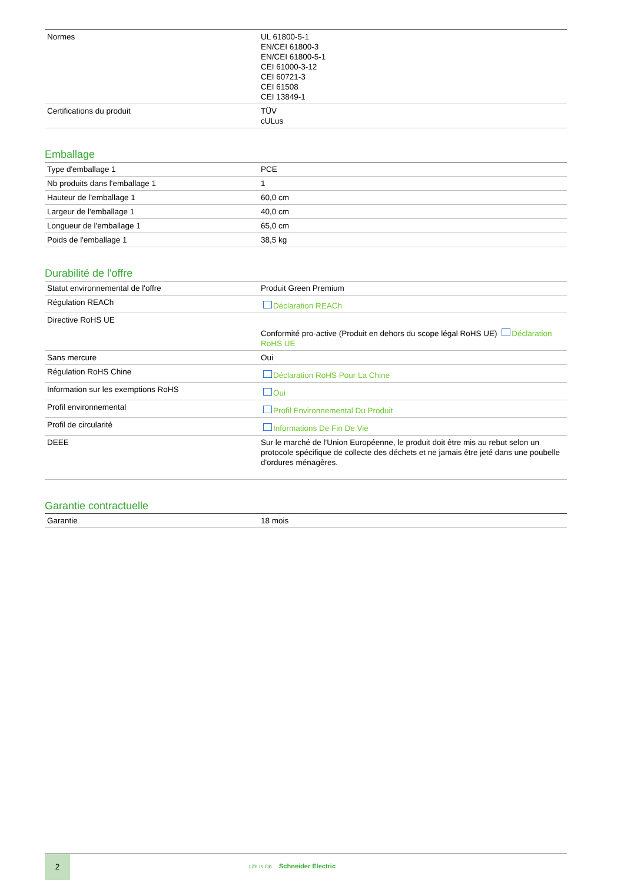| Normes | UL 61800-5-1 EN/CEI 61800-3 EN/CEI 61800-5-1 CEI 61000-3-12 CEI 60721-3 CEI 61508 CEI 13849-1 |
| Certifications du produit | TÜV cULus |
Emballage
| Type d'emballage 1 | PCE |
| Nb produits dans l'emballage 1 | 1 |
| Hauteur de l'emballage 1 | 60,0 cm |
| Largeur de l'emballage 1 | 40,0 cm |
| Longueur de l'emballage 1 | 65,0 cm |
| Poids de l'emballage 1 | 38,5 kg |
Durabilité de l'offre
| Statut environnemental de l'offre | Produit Green Premium |
| Régulation REACh | Déclaration REACh |
| Directive RoHS UE | Conformité pro-active (Produit en dehors du scope légal RoHS UE) Déclaration RoHS UE |
| Sans mercure | Oui |
| Régulation RoHS Chine | Déclaration RoHS Pour La Chine |
| Information sur les exemptions RoHS | Oui |
| Profil environnemental | Profil Environnemental Du Produit |
| Profil de circularité | Informations De Fin De Vie |
| DEEE | Sur le marché de l'Union Européenne, le produit doit être mis au rebut selon un protocole spécifique de collecte des déchets et ne jamais être jeté dans une poubelle d'ordures ménagères. |
Garantie contractuelle
| Garantie | 18 mois |
2
Life Is On Schneider Electric